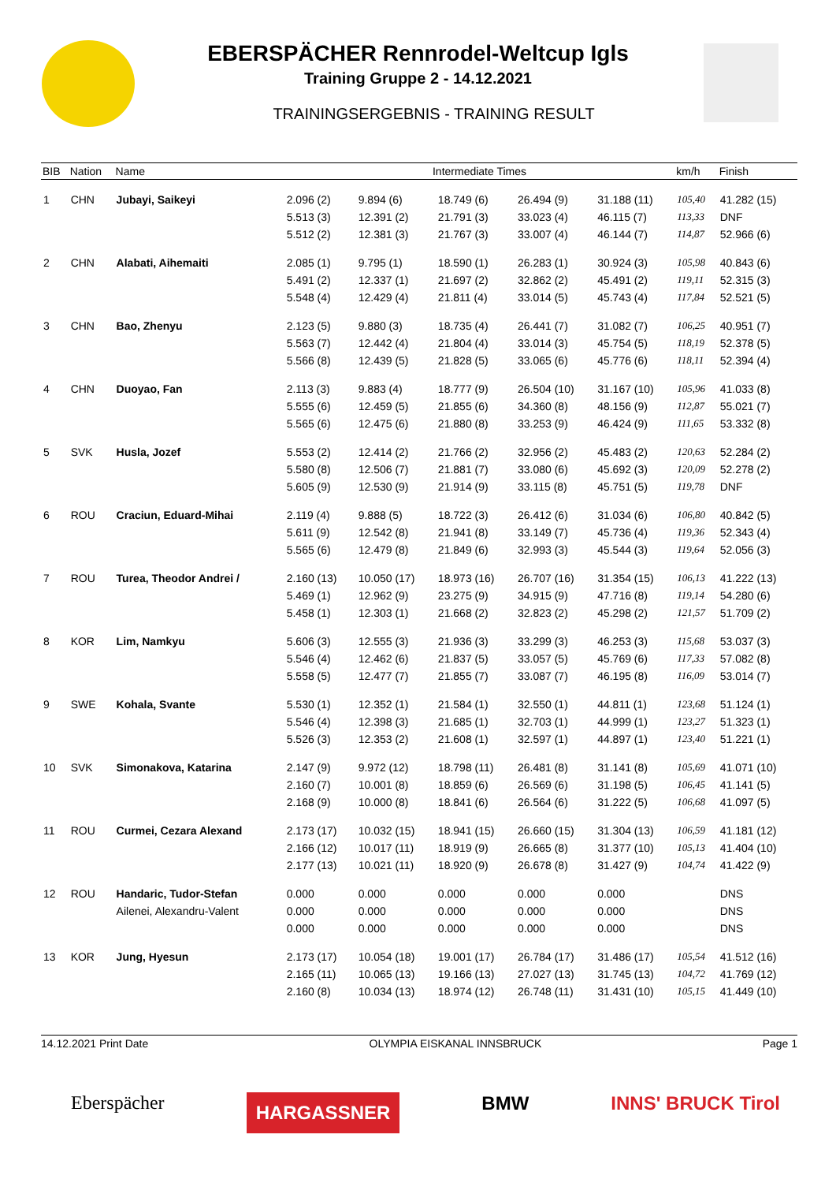EBERSPÄCHER Rennrodel-Weltcup Igls
Training Gruppe 2 - 14.12.2021
TRAININGSERGEBNIS - TRAINING RESULT
| BIB | Nation | Name | Intermediate Times | | | | | km/h | Finish |
| --- | --- | --- | --- | --- | --- | --- | --- | --- | --- |
| 1 | CHN | Jubayi, Saikeyi | 2.096 (2) | 9.894 (6) | 18.749 (6) | 26.494 (9) | 31.188 (11) | 105,40 | 41.282 (15) |
| | | | 5.513 (3) | 12.391 (2) | 21.791 (3) | 33.023 (4) | 46.115 (7) | 113,33 | DNF |
| | | | 5.512 (2) | 12.381 (3) | 21.767 (3) | 33.007 (4) | 46.144 (7) | 114,87 | 52.966 (6) |
| 2 | CHN | Alabati, Aihemaiti | 2.085 (1) | 9.795 (1) | 18.590 (1) | 26.283 (1) | 30.924 (3) | 105,98 | 40.843 (6) |
| | | | 5.491 (2) | 12.337 (1) | 21.697 (2) | 32.862 (2) | 45.491 (2) | 119,11 | 52.315 (3) |
| | | | 5.548 (4) | 12.429 (4) | 21.811 (4) | 33.014 (5) | 45.743 (4) | 117,84 | 52.521 (5) |
| 3 | CHN | Bao, Zhenyu | 2.123 (5) | 9.880 (3) | 18.735 (4) | 26.441 (7) | 31.082 (7) | 106,25 | 40.951 (7) |
| | | | 5.563 (7) | 12.442 (4) | 21.804 (4) | 33.014 (3) | 45.754 (5) | 118,19 | 52.378 (5) |
| | | | 5.566 (8) | 12.439 (5) | 21.828 (5) | 33.065 (6) | 45.776 (6) | 118,11 | 52.394 (4) |
| 4 | CHN | Duoyao, Fan | 2.113 (3) | 9.883 (4) | 18.777 (9) | 26.504 (10) | 31.167 (10) | 105,96 | 41.033 (8) |
| | | | 5.555 (6) | 12.459 (5) | 21.855 (6) | 34.360 (8) | 48.156 (9) | 112,87 | 55.021 (7) |
| | | | 5.565 (6) | 12.475 (6) | 21.880 (8) | 33.253 (9) | 46.424 (9) | 111,65 | 53.332 (8) |
| 5 | SVK | Husla, Jozef | 5.553 (2) | 12.414 (2) | 21.766 (2) | 32.956 (2) | 45.483 (2) | 120,63 | 52.284 (2) |
| | | | 5.580 (8) | 12.506 (7) | 21.881 (7) | 33.080 (6) | 45.692 (3) | 120,09 | 52.278 (2) |
| | | | 5.605 (9) | 12.530 (9) | 21.914 (9) | 33.115 (8) | 45.751 (5) | 119,78 | DNF |
| 6 | ROU | Craciun, Eduard-Mihai | 2.119 (4) | 9.888 (5) | 18.722 (3) | 26.412 (6) | 31.034 (6) | 106,80 | 40.842 (5) |
| | | | 5.611 (9) | 12.542 (8) | 21.941 (8) | 33.149 (7) | 45.736 (4) | 119,36 | 52.343 (4) |
| | | | 5.565 (6) | 12.479 (8) | 21.849 (6) | 32.993 (3) | 45.544 (3) | 119,64 | 52.056 (3) |
| 7 | ROU | Turea, Theodor Andrei / | 2.160 (13) | 10.050 (17) | 18.973 (16) | 26.707 (16) | 31.354 (15) | 106,13 | 41.222 (13) |
| | | | 5.469 (1) | 12.962 (9) | 23.275 (9) | 34.915 (9) | 47.716 (8) | 119,14 | 54.280 (6) |
| | | | 5.458 (1) | 12.303 (1) | 21.668 (2) | 32.823 (2) | 45.298 (2) | 121,57 | 51.709 (2) |
| 8 | KOR | Lim, Namkyu | 5.606 (3) | 12.555 (3) | 21.936 (3) | 33.299 (3) | 46.253 (3) | 115,68 | 53.037 (3) |
| | | | 5.546 (4) | 12.462 (6) | 21.837 (5) | 33.057 (5) | 45.769 (6) | 117,33 | 57.082 (8) |
| | | | 5.558 (5) | 12.477 (7) | 21.855 (7) | 33.087 (7) | 46.195 (8) | 116,09 | 53.014 (7) |
| 9 | SWE | Kohala, Svante | 5.530 (1) | 12.352 (1) | 21.584 (1) | 32.550 (1) | 44.811 (1) | 123,68 | 51.124 (1) |
| | | | 5.546 (4) | 12.398 (3) | 21.685 (1) | 32.703 (1) | 44.999 (1) | 123,27 | 51.323 (1) |
| | | | 5.526 (3) | 12.353 (2) | 21.608 (1) | 32.597 (1) | 44.897 (1) | 123,40 | 51.221 (1) |
| 10 | SVK | Simonakova, Katarina | 2.147 (9) | 9.972 (12) | 18.798 (11) | 26.481 (8) | 31.141 (8) | 105,69 | 41.071 (10) |
| | | | 2.160 (7) | 10.001 (8) | 18.859 (6) | 26.569 (6) | 31.198 (5) | 106,45 | 41.141 (5) |
| | | | 2.168 (9) | 10.000 (8) | 18.841 (6) | 26.564 (6) | 31.222 (5) | 106,68 | 41.097 (5) |
| 11 | ROU | Curmei, Cezara Alexand | 2.173 (17) | 10.032 (15) | 18.941 (15) | 26.660 (15) | 31.304 (13) | 106,59 | 41.181 (12) |
| | | | 2.166 (12) | 10.017 (11) | 18.919 (9) | 26.665 (8) | 31.377 (10) | 105,13 | 41.404 (10) |
| | | | 2.177 (13) | 10.021 (11) | 18.920 (9) | 26.678 (8) | 31.427 (9) | 104,74 | 41.422 (9) |
| 12 | ROU | Handaric, Tudor-Stefan | 0.000 | 0.000 | 0.000 | 0.000 | 0.000 | | DNS |
| | | Ailenei, Alexandru-Valent | 0.000 | 0.000 | 0.000 | 0.000 | 0.000 | | DNS |
| | | | 0.000 | 0.000 | 0.000 | 0.000 | 0.000 | | DNS |
| 13 | KOR | Jung, Hyesun | 2.173 (17) | 10.054 (18) | 19.001 (17) | 26.784 (17) | 31.486 (17) | 105,54 | 41.512 (16) |
| | | | 2.165 (11) | 10.065 (13) | 19.166 (13) | 27.027 (13) | 31.745 (13) | 104,72 | 41.769 (12) |
| | | | 2.160 (8) | 10.034 (13) | 18.974 (12) | 26.748 (11) | 31.431 (10) | 105,15 | 41.449 (10) |
14.12.2021 Print Date OLYMPIA EISKANAL INNSBRUCK Page 1
Eberspächer HARGASSNER BMW INNS' BRUCK Tirol